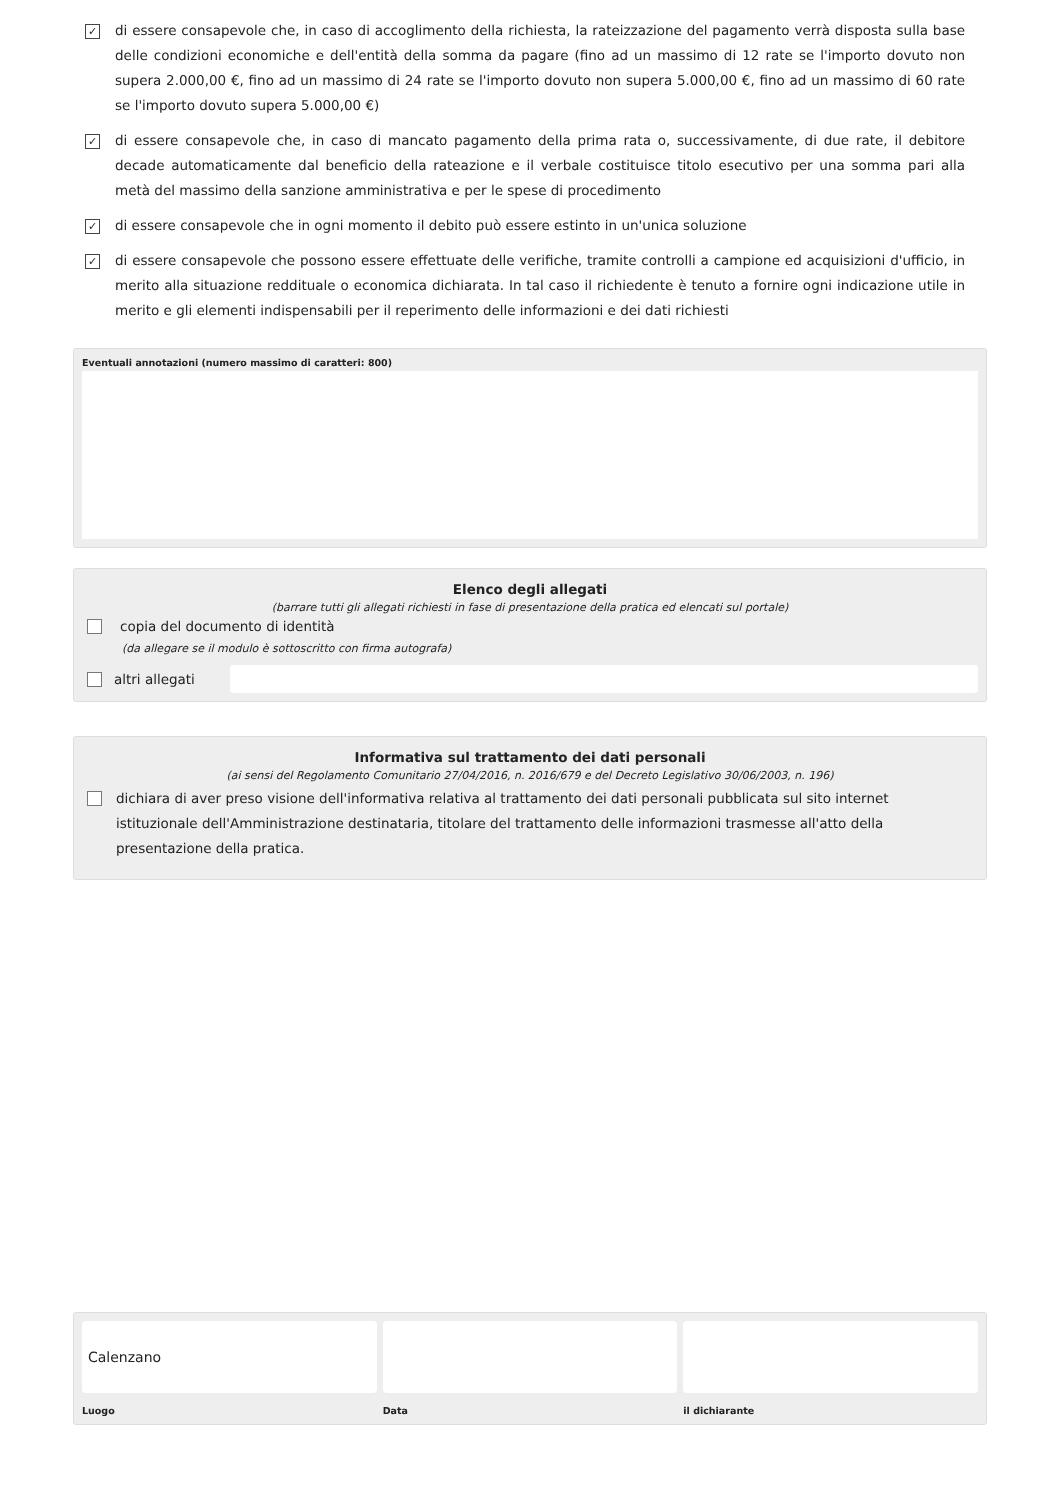✓
di essere consapevole che, in caso di accoglimento della richiesta, la rateizzazione del pagamento verrà disposta sulla base delle condizioni economiche e dell'entità della somma da pagare (fino ad un massimo di 12 rate se l'importo dovuto non supera 2.000,00 €, fino ad un massimo di 24 rate se l'importo dovuto non supera 5.000,00 €, fino ad un massimo di 60 rate se l'importo dovuto supera 5.000,00 €)
✓
di essere consapevole che, in caso di mancato pagamento della prima rata o, successivamente, di due rate, il debitore decade automaticamente dal beneficio della rateazione e il verbale costituisce titolo esecutivo per una somma pari alla metà del massimo della sanzione amministrativa e per le spese di procedimento
✓
di essere consapevole che in ogni momento il debito può essere estinto in un'unica soluzione
✓
di essere consapevole che possono essere effettuate delle verifiche, tramite controlli a campione ed acquisizioni d'ufficio, in merito alla situazione reddituale o economica dichiarata. In tal caso il richiedente è tenuto a fornire ogni indicazione utile in merito e gli elementi indispensabili per il reperimento delle informazioni e dei dati richiesti
Eventuali annotazioni (numero massimo di caratteri: 800)
Elenco degli allegati
(barrare tutti gli allegati richiesti in fase di presentazione della pratica ed elencati sul portale)
copia del documento di identità
(da allegare se il modulo è sottoscritto con firma autografa)
altri allegati
Informativa sul trattamento dei dati personali
(ai sensi del Regolamento Comunitario 27/04/2016, n. 2016/679 e del Decreto Legislativo 30/06/2003, n. 196)
dichiara di aver preso visione dell'informativa relativa al trattamento dei dati personali pubblicata sul sito internet istituzionale dell'Amministrazione destinataria, titolare del trattamento delle informazioni trasmesse all'atto della presentazione della pratica.
Calenzano
Luogo
Data il dichiarante